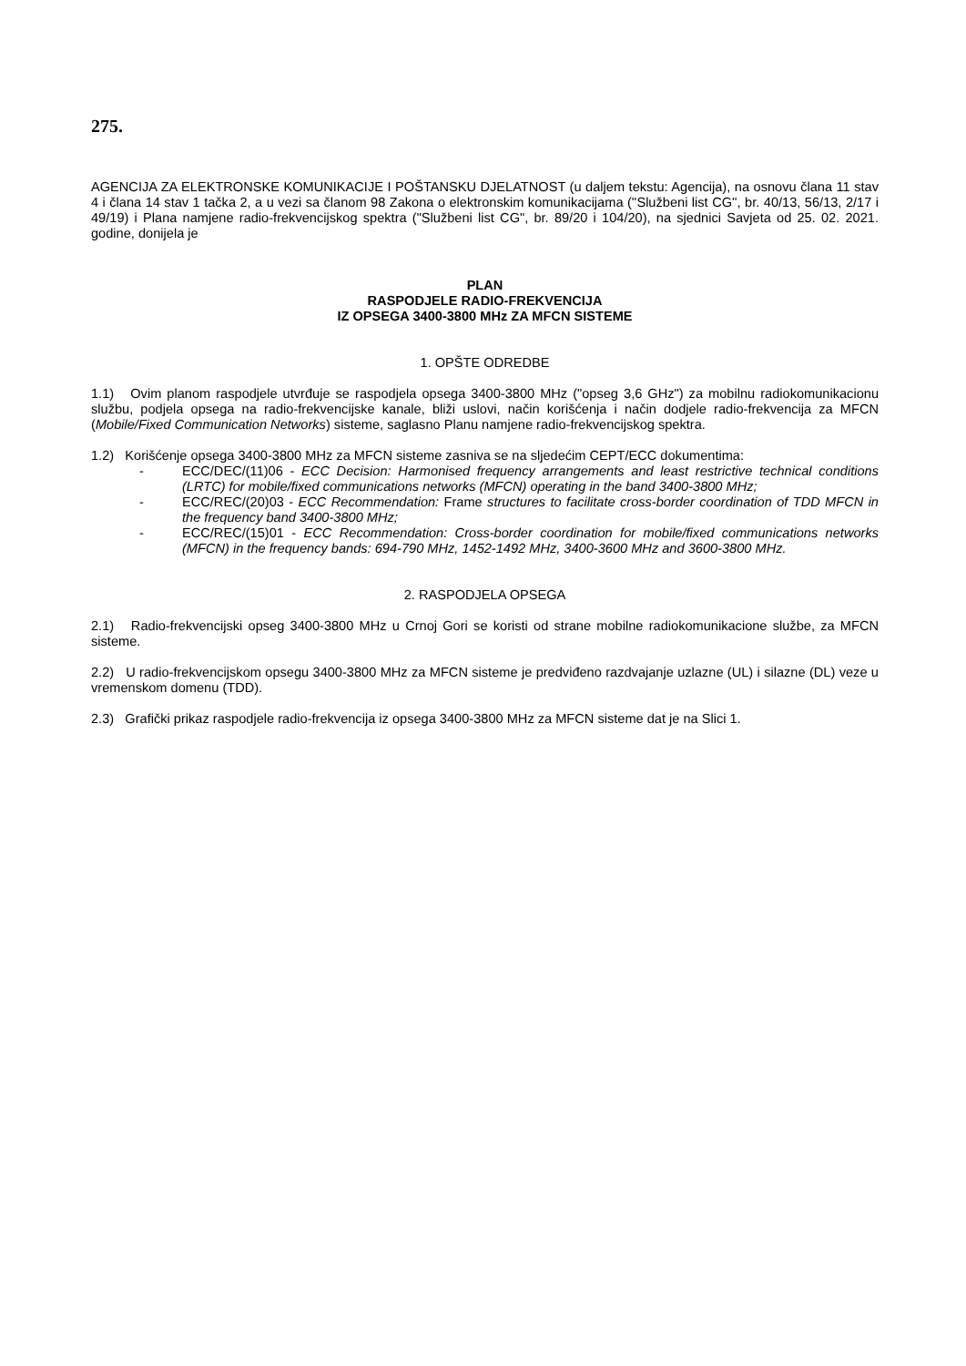275.
AGENCIJA ZA ELEKTRONSKE KOMUNIKACIJE I POŠTANSKU DJELATNOST (u daljem tekstu: Agencija), na osnovu člana 11 stav 4 i člana 14 stav 1 tačka 2, a u vezi sa članom 98 Zakona o elektronskim komunikacijama (''Službeni list CG'', br. 40/13, 56/13, 2/17 i 49/19) i Plana namjene radio-frekvencijskog spektra ("Službeni list CG", br. 89/20 i 104/20), na sjednici Savjeta od 25. 02. 2021. godine, donijela je
PLAN
RASPODJELE RADIO-FREKVENCIJA
IZ OPSEGA 3400-3800 MHz ZA MFCN SISTEME
1. OPŠTE ODREDBE
1.1) Ovim planom raspodjele utvrđuje se raspodjela opsega 3400-3800 MHz ("opseg 3,6 GHz") za mobilnu radiokomunikacionu službu, podjela opsega na radio-frekvencijske kanale, bliži uslovi, način korišćenja i način dodjele radio-frekvencija za MFCN (Mobile/Fixed Communication Networks) sisteme, saglasno Planu namjene radio-frekvencijskog spektra.
1.2) Korišćenje opsega 3400-3800 MHz za MFCN sisteme zasniva se na sljedećim CEPT/ECC dokumentima:
- ECC/DEC/(11)06 - ECC Decision: Harmonised frequency arrangements and least restrictive technical conditions (LRTC) for mobile/fixed communications networks (MFCN) operating in the band 3400-3800 MHz;
- ECC/REC/(20)03 - ECC Recommendation: Frame structures to facilitate cross-border coordination of TDD MFCN in the frequency band 3400-3800 MHz;
- ECC/REC/(15)01 - ECC Recommendation: Cross-border coordination for mobile/fixed communications networks (MFCN) in the frequency bands: 694-790 MHz, 1452-1492 MHz, 3400-3600 MHz and 3600-3800 MHz.
2. RASPODJELA OPSEGA
2.1) Radio-frekvencijski opseg 3400-3800 MHz u Crnoj Gori se koristi od strane mobilne radiokomunikacione službe, za MFCN sisteme.
2.2) U radio-frekvencijskom opsegu 3400-3800 MHz za MFCN sisteme je predviđeno razdvajanje uzlazne (UL) i silazne (DL) veze u vremenskom domenu (TDD).
2.3) Grafički prikaz raspodjele radio-frekvencija iz opsega 3400-3800 MHz za MFCN sisteme dat je na Slici 1.